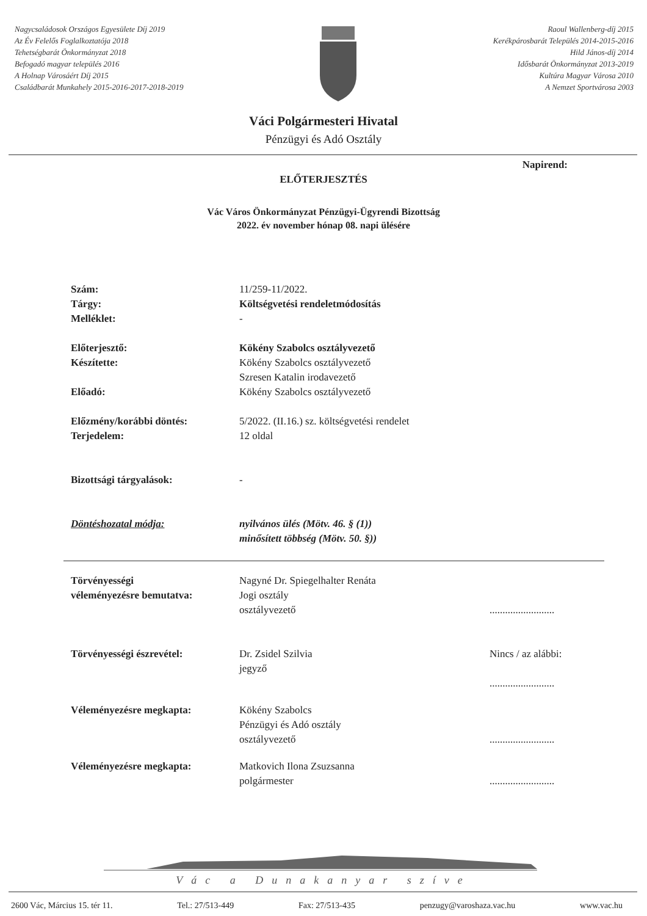Nagycsaládosok Országos Egyesülete Díj 2019
Az Év Felelős Foglalkoztatója 2018
Tehetségbarát Önkormányzat 2018
Befogadó magyar település 2016
A Holnap Városáért Díj 2015
Családbarát Munkahely 2015-2016-2017-2018-2019
Raoul Wallenberg-díj 2015
Kerékpárosbarát Település 2014-2015-2016
Hild János-díj 2014
Idősbarát Önkormányzat 2013-2019
Kultúra Magyar Városa 2010
A Nemzet Sportvárosa 2003
Váci Polgármesteri Hivatal
Pénzügyi és Adó Osztály
Napirend:
ELŐTERJESZTÉS
Vác Város Önkormányzat Pénzügyi-Ügyrendi Bizottság
2022. év november hónap 08. napi ülésére
Szám:
11/259-11/2022.
Tárgy: Költségvetési rendeletmódosítás
Melléklet:
-
Előterjesztő: Kökény Szabolcs osztályvezető
Készítette:
Kökény Szabolcs osztályvezető
Szresen Katalin irodavezető
Előadó:
Kökény Szabolcs osztályvezető
Előzmény/korábbi döntés:
5/2022. (II.16.) sz. költségvetési rendelet
Terjedelem:
12 oldal
Bizottsági tárgyalások:
-
Döntéshozatal módja: nyilvános ülés (Mötv. 46. § (1))
minősített többség (Mötv. 50. §))
Törvényességi
véleményezésre bemutatva:
Nagyné Dr. Spiegelhalter Renáta
Jogi osztály
osztályvezető
.........................
Törvényességi észrevétel:
Dr. Zsidel Szilvia
jegyző
Nincs / az alábbi:
.........................
Véleményezésre megkapta:
Kökény Szabolcs
Pénzügyi és Adó osztály
osztályvezető
.........................
Véleményezésre megkapta:
Matkovich Ilona Zsuzsanna
polgármester
.........................
Vác a Dunakanyar szíve
2600 Vác, Március 15. tér 11. Tel.: 27/513-449 Fax: 27/513-435 penzugy@varoshaza.vac.hu www.vac.hu